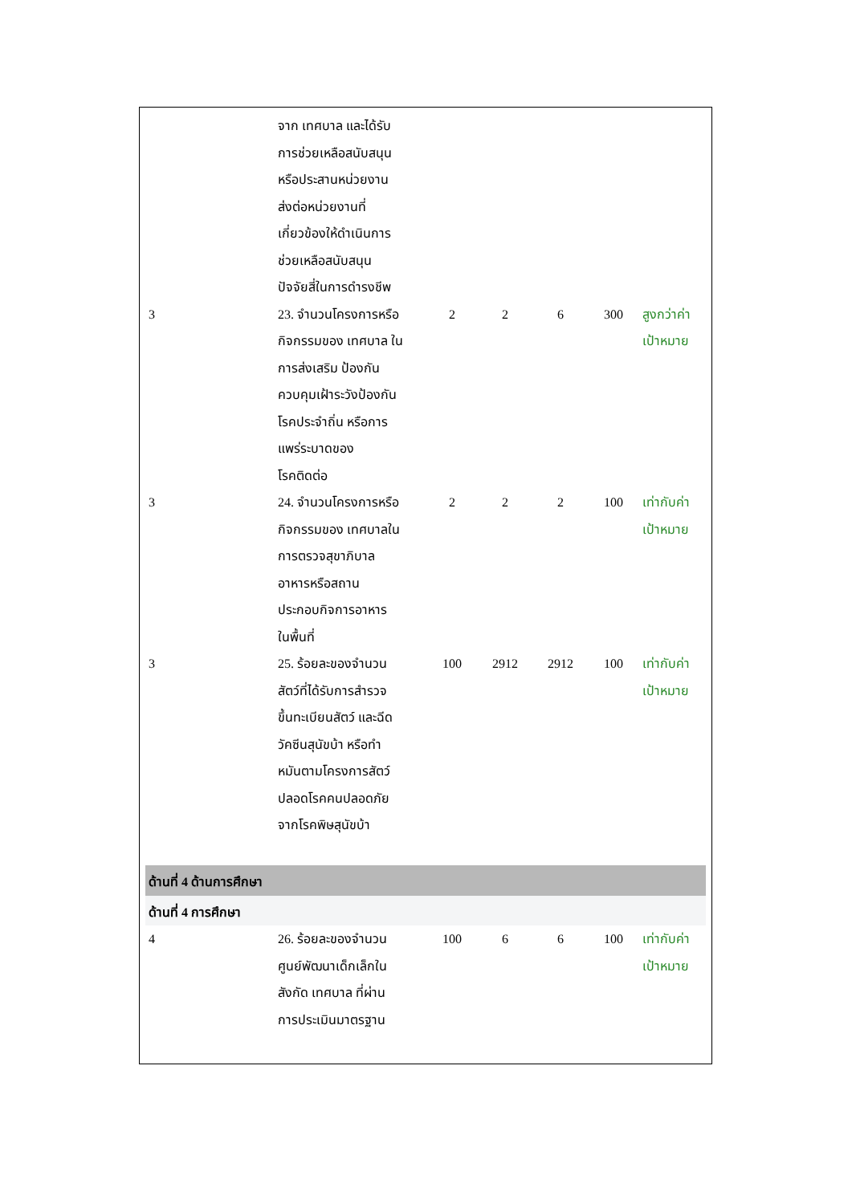| | จาก เทศบาล และได้รับ การช่วยเหลือสนับสนุน หรือประสานหน่วยงาน ส่งต่อหน่วยงานที่ เกี่ยวข้องให้ดำเนินการ ช่วยเหลือสนับสนุน ปัจจัยสี่ในการดำรงชีพ | | | | | |
| 3 | 23. จำนวนโครงการหรือ กิจกรรมของ เทศบาล ใน การส่งเสริม ป้องกัน ควบคุมเฝ้าระวังป้องกัน โรคประจำถิ่น หรือการ แพร่ระบาดของ โรคติดต่อ | 2 | 2 | 6 | 300 | สูงกว่าค่า เป้าหมาย |
| 3 | 24. จำนวนโครงการหรือ กิจกรรมของ เทศบาลใน การตรวจสุขาภิบาล อาหารหรือสถาน ประกอบกิจการอาหาร ในพื้นที่ | 2 | 2 | 2 | 100 | เท่ากับค่า เป้าหมาย |
| 3 | 25. ร้อยละของจำนวน สัตว์ที่ได้รับการสำรวจ ขึ้นทะเบียนสัตว์ และฉีด วัคซีนสุนัขบ้า หรือทำ หมันตามโครงการสัตว์ ปลอดโรคคนปลอดภัย จากโรคพิษสุนัขบ้า | 100 | 2912 | 2912 | 100 | เท่ากับค่า เป้าหมาย |
| ด้านที่ 4 ด้านการศึกษา | | | | | | |
| ด้านที่ 4 การศึกษา | | | | | | |
| 4 | 26. ร้อยละของจำนวน ศูนย์พัฒนาเด็กเล็กใน สังกัด เทศบาล ที่ผ่าน การประเมินมาตรฐาน | 100 | 6 | 6 | 100 | เท่ากับค่า เป้าหมาย |